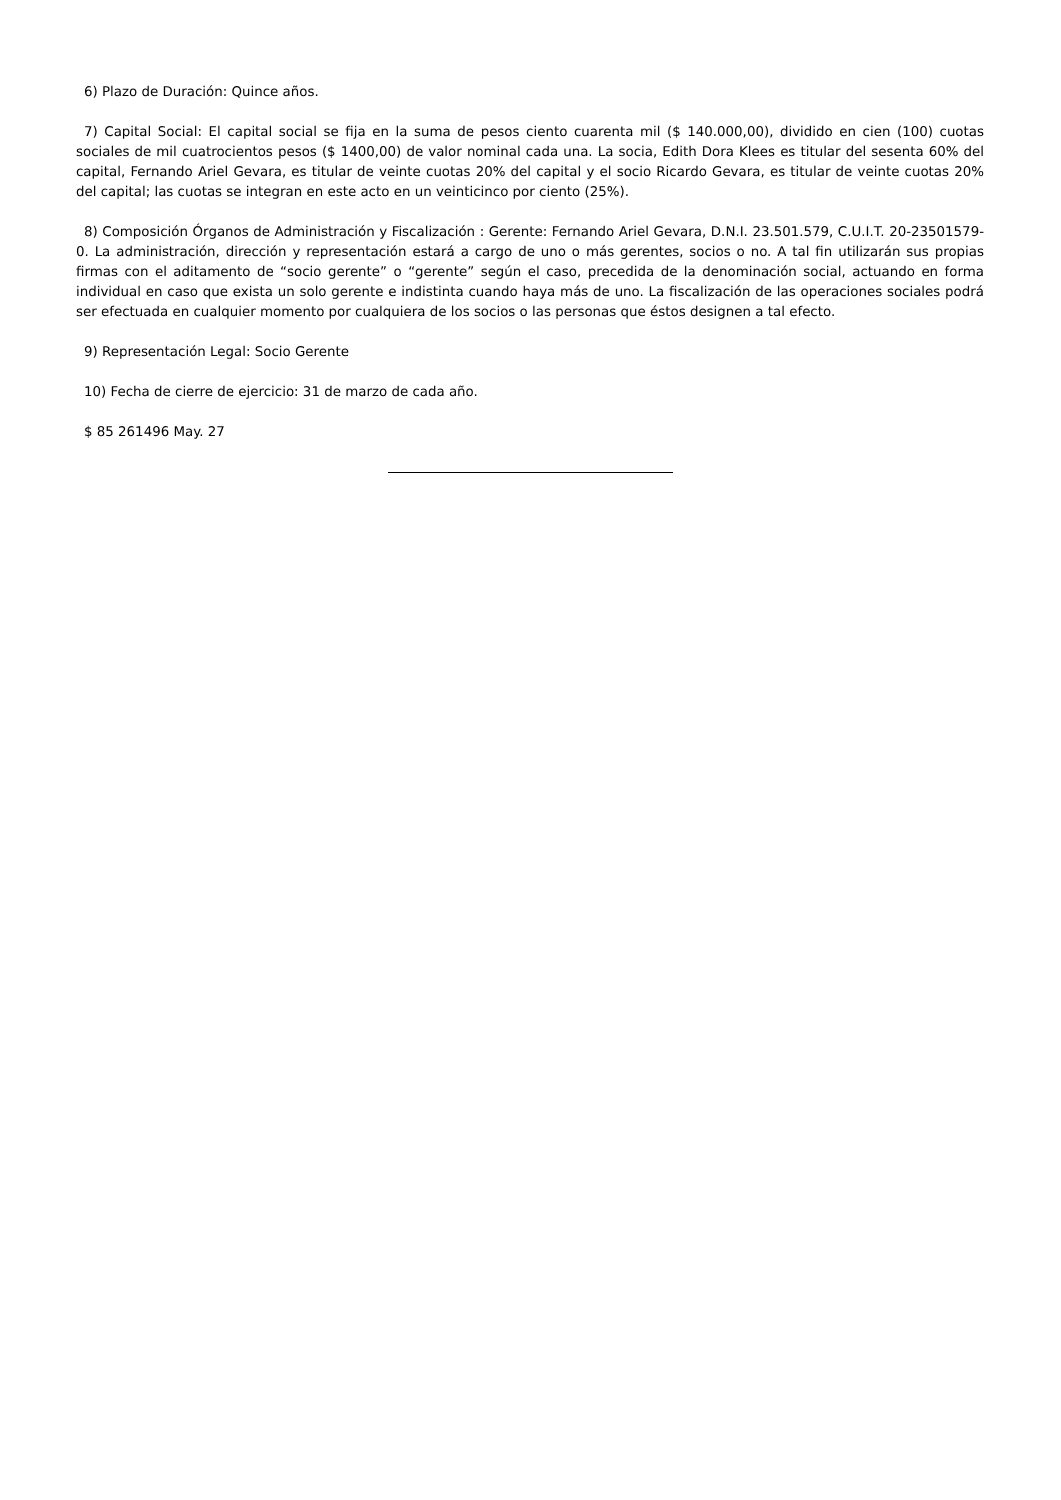6) Plazo de Duración: Quince años.
7) Capital Social: El capital social se fija en la suma de pesos ciento cuarenta mil ($ 140.000,00), dividido en cien (100) cuotas sociales de mil cuatrocientos pesos ($ 1400,00) de valor nominal cada una. La socia, Edith Dora Klees es titular del sesenta 60% del capital, Fernando Ariel Gevara, es titular de veinte cuotas 20% del capital y el socio Ricardo Gevara, es titular de veinte cuotas 20% del capital; las cuotas se integran en este acto en un veinticinco por ciento (25%).
8) Composición Órganos de Administración y Fiscalización : Gerente: Fernando Ariel Gevara, D.N.I. 23.501.579, C.U.I.T. 20-23501579-0. La administración, dirección y representación estará a cargo de uno o más gerentes, socios o no. A tal fin utilizarán sus propias firmas con el aditamento de “socio gerente” o “gerente” según el caso, precedida de la denominación social, actuando en forma individual en caso que exista un solo gerente e indistinta cuando haya más de uno. La fiscalización de las operaciones sociales podrá ser efectuada en cualquier momento por cualquiera de los socios o las personas que éstos designen a tal efecto.
9) Representación Legal: Socio Gerente
10) Fecha de cierre de ejercicio: 31 de marzo de cada año.
$ 85 261496 May. 27